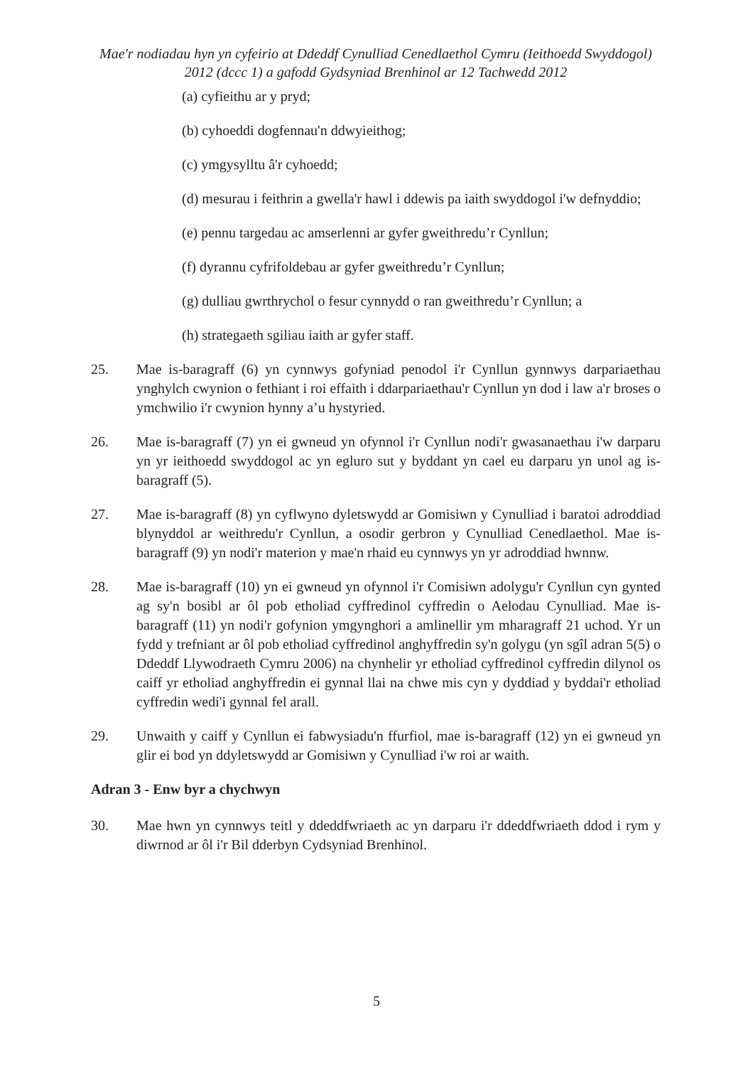Mae'r nodiadau hyn yn cyfeirio at Ddeddf Cynulliad Cenedlaethol Cymru (Ieithoedd Swyddogol) 2012 (dccc 1) a gafodd Gydsyniad Brenhinol ar 12 Tachwedd 2012
(a) cyfieithu ar y pryd;
(b) cyhoeddi dogfennau'n ddwyieithog;
(c) ymgysylltu â'r cyhoedd;
(d) mesurau i feithrin a gwella'r hawl i ddewis pa iaith swyddogol i'w defnyddio;
(e) pennu targedau ac amserlenni ar gyfer gweithredu’r Cynllun;
(f) dyrannu cyfrifoldebau ar gyfer gweithredu’r Cynllun;
(g) dulliau gwrthrychol o fesur cynnydd o ran gweithredu’r Cynllun; a
(h) strategaeth sgiliau iaith ar gyfer staff.
25. Mae is-baragraff (6) yn cynnwys gofyniad penodol i'r Cynllun gynnwys darpariaethau ynghylch cwynion o fethiant i roi effaith i ddarpariaethau'r Cynllun yn dod i law a'r broses o ymchwilio i'r cwynion hynny a’u hystyried.
26. Mae is-baragraff (7) yn ei gwneud yn ofynnol i'r Cynllun nodi'r gwasanaethau i'w darparu yn yr ieithoedd swyddogol ac yn egluro sut y byddant yn cael eu darparu yn unol ag is-baragraff (5).
27. Mae is-baragraff (8) yn cyflwyno dyletswydd ar Gomisiwn y Cynulliad i baratoi adroddiad blynyddol ar weithredu'r Cynllun, a osodir gerbron y Cynulliad Cenedlaethol. Mae is-baragraff (9) yn nodi'r materion y mae'n rhaid eu cynnwys yn yr adroddiad hwnnw.
28. Mae is-baragraff (10) yn ei gwneud yn ofynnol i'r Comisiwn adolygu'r Cynllun cyn gynted ag sy'n bosibl ar ôl pob etholiad cyffredinol cyffredin o Aelodau Cynulliad. Mae is-baragraff (11) yn nodi'r gofynion ymgynghori a amlinellir ym mharagraff 21 uchod. Yr un fydd y trefniant ar ôl pob etholiad cyffredinol anghyffredin sy'n golygu (yn sgîl adran 5(5) o Ddeddf Llywodraeth Cymru 2006) na chynhelir yr etholiad cyffredinol cyffredin dilynol os caiff yr etholiad anghyffredin ei gynnal llai na chwe mis cyn y dyddiad y byddai'r etholiad cyffredin wedi'i gynnal fel arall.
29. Unwaith y caiff y Cynllun ei fabwysiadu'n ffurfiol, mae is-baragraff (12) yn ei gwneud yn glir ei bod yn ddyletswydd ar Gomisiwn y Cynulliad i'w roi ar waith.
Adran 3 - Enw byr a chychwyn
30. Mae hwn yn cynnwys teitl y ddeddfwriaeth ac yn darparu i'r ddeddfwriaeth ddod i rym y diwrnod ar ôl i'r Bil dderbyn Cydsyniad Brenhinol.
5